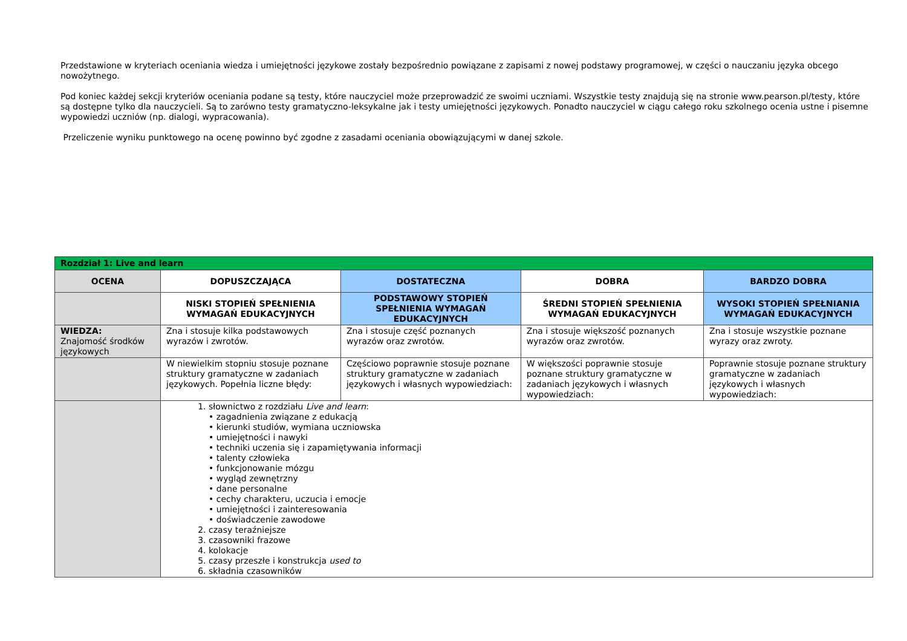Przedstawione w kryteriach oceniania wiedza i umiejętności językowe zostały bezpośrednio powiązane z zapisami z nowej podstawy programowej, w części o nauczaniu języka obcego nowożytnego.
Pod koniec każdej sekcji kryteriów oceniania podane są testy, które nauczyciel może przeprowadzić ze swoimi uczniami. Wszystkie testy znajdują się na stronie www.pearson.pl/testy, które są dostępne tylko dla nauczycieli. Są to zarówno testy gramatyczno-leksykalne jak i testy umiejętności językowych. Ponadto nauczyciel w ciągu całego roku szkolnego ocenia ustne i pisemne wypowiedzi uczniów (np. dialogi, wypracowania).
Przeliczenie wyniku punktowego na ocenę powinno być zgodne z zasadami oceniania obowiązującymi w danej szkole.
| Rozdział 1: Live and learn | | | | |
| OCENA | DOPUSZCZAJĄCA | DOSTATECZNA | DOBRA | BARDZO DOBRA |
| | NISKI STOPIEŃ SPEŁNIENIA WYMAGAŃ EDUKACYJNYCH | PODSTAWOWY STOPIEŃ SPEŁNIENIA WYMAGAŃ EDUKACYJNYCH | ŚREDNI STOPIEŃ SPEŁNIENIA WYMAGAŃ EDUKACYJNYCH | WYSOKI STOPIEŃ SPEŁNIANIA WYMAGAŃ EDUKACYJNYCH |
| WIEDZA: Znajomość środków językowych | Zna i stosuje kilka podstawowych wyrazów i zwrotów. | Zna i stosuje część poznanych wyrazów oraz zwrotów. | Zna i stosuje większość poznanych wyrazów oraz zwrotów. | Zna i stosuje wszystkie poznane wyrazy oraz zwroty. |
| | W niewielkim stopniu stosuje poznane struktury gramatyczne w zadaniach językowych. Popełnia liczne błędy: | Częściowo poprawnie stosuje poznane struktury gramatyczne w zadaniach językowych i własnych wypowiedziach: | W większości poprawnie stosuje poznane struktury gramatyczne w zadaniach językowych i własnych wypowiedziach: | Poprawnie stosuje poznane struktury gramatyczne w zadaniach językowych i własnych wypowiedziach: |
| | 1. słownictwo z rozdziału Live and learn : • zagadnienia związane z edukacją • kierunki studiów, wymiana uczniowska • umiejętności i nawyki • techniki uczenia się i zapamiętywania informacji • talenty człowieka • funkcjonowanie mózgu • wygląd zewnętrzny • dane personalne • cechy charakteru, uczucia i emocje • umiejętności i zainteresowania • doświadczenie zawodowe 2. czasy teraźniejsze 3. czasowniki frazowe 4. kolokacje 5. czasy przeszłe i konstrukcja used to 6. składnia czasowników | | | |